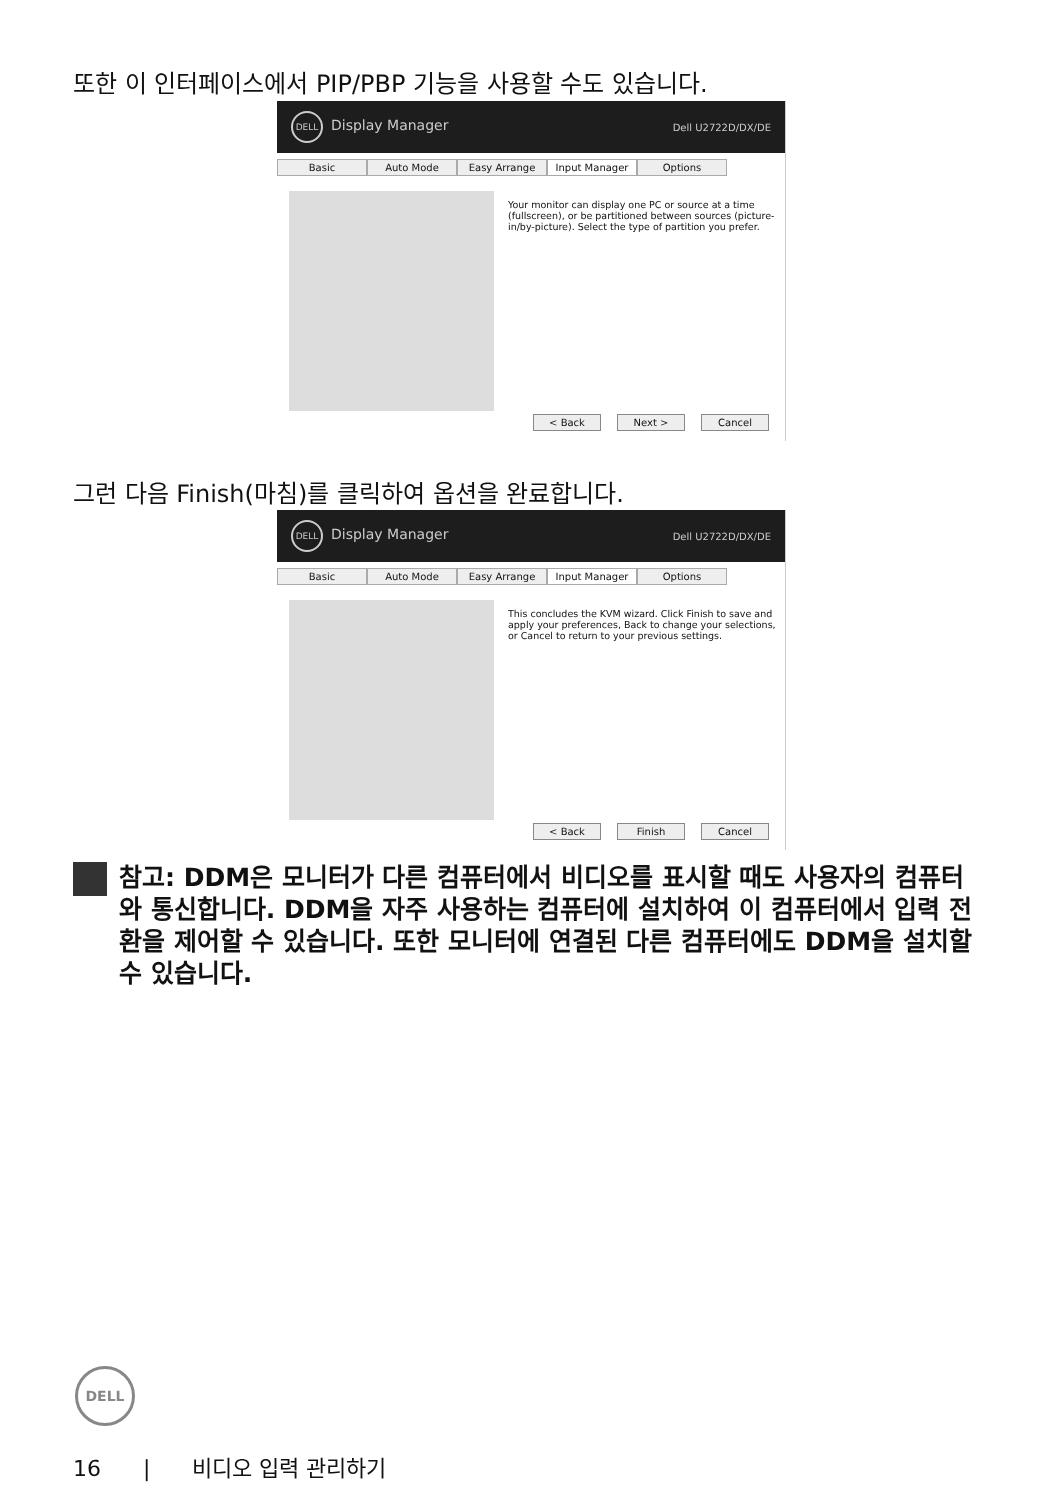또한 이 인터페이스에서 PIP/PBP 기능을 사용할 수도 있습니다.
DELL Display Manager Dell U2722D/DX/DE
Basic Auto Mode Easy Arrange Input Manager Options
Your monitor can display one PC or source at a time (fullscreen), or be partitioned between sources (picture-in/by-picture). Select the type of partition you prefer.
< Back Next > Cancel
그런 다음 Finish(마침)를 클릭하여 옵션을 완료합니다.
DELL Display Manager Dell U2722D/DX/DE
Basic Auto Mode Easy Arrange Input Manager Options
This concludes the KVM wizard. Click Finish to save and apply your preferences, Back to change your selections, or Cancel to return to your previous settings.
< Back Finish Cancel
참고: DDM은 모니터가 다른 컴퓨터에서 비디오를 표시할 때도 사용자의 컴퓨터와 통신합니다. DDM을 자주 사용하는 컴퓨터에 설치하여 이 컴퓨터에서 입력 전환을 제어할 수 있습니다. 또한 모니터에 연결된 다른 컴퓨터에도 DDM을 설치할 수 있습니다.
DELL
16 | 비디오 입력 관리하기